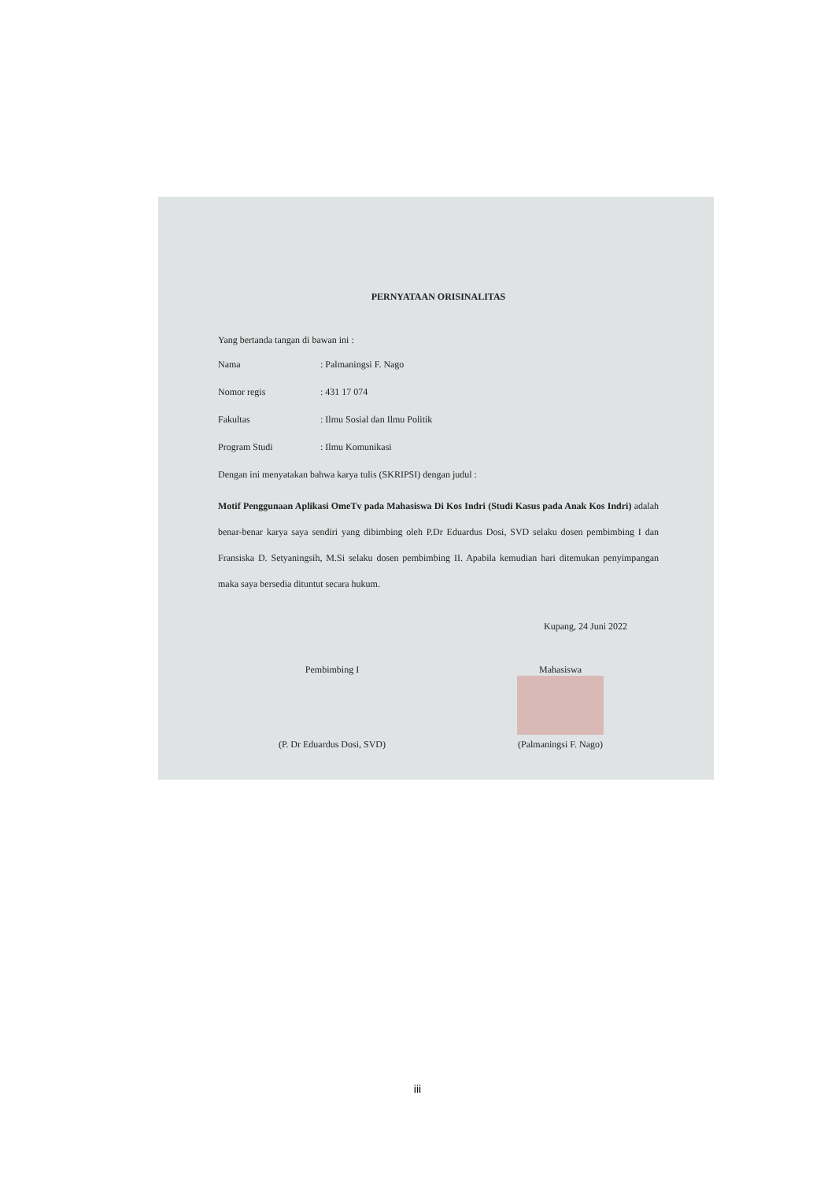PERNYATAAN ORISINALITAS
Yang bertanda tangan di bawan ini :
Nama: Palmaningsi F. Nago
Nomor regis: 431 17 074
Fakultas: Ilmu Sosial dan Ilmu Politik
Program Studi: Ilmu Komunikasi
Dengan ini menyatakan bahwa karya tulis (SKRIPSI) dengan judul :
Motif Penggunaan Aplikasi OmeTv pada Mahasiswa Di Kos Indri (Studi Kasus pada Anak Kos Indri) adalah benar-benar karya saya sendiri yang dibimbing oleh P.Dr Eduardus Dosi, SVD selaku dosen pembimbing I dan Fransiska D. Setyaningsih, M.Si selaku dosen pembimbing II. Apabila kemudian hari ditemukan penyimpangan maka saya bersedia dituntut secara hukum.
Kupang, 24 Juni 2022
Pembimbing I
(P. Dr Eduardus Dosi, SVD)
Mahasiswa
(Palmaningsi F. Nago)
iii